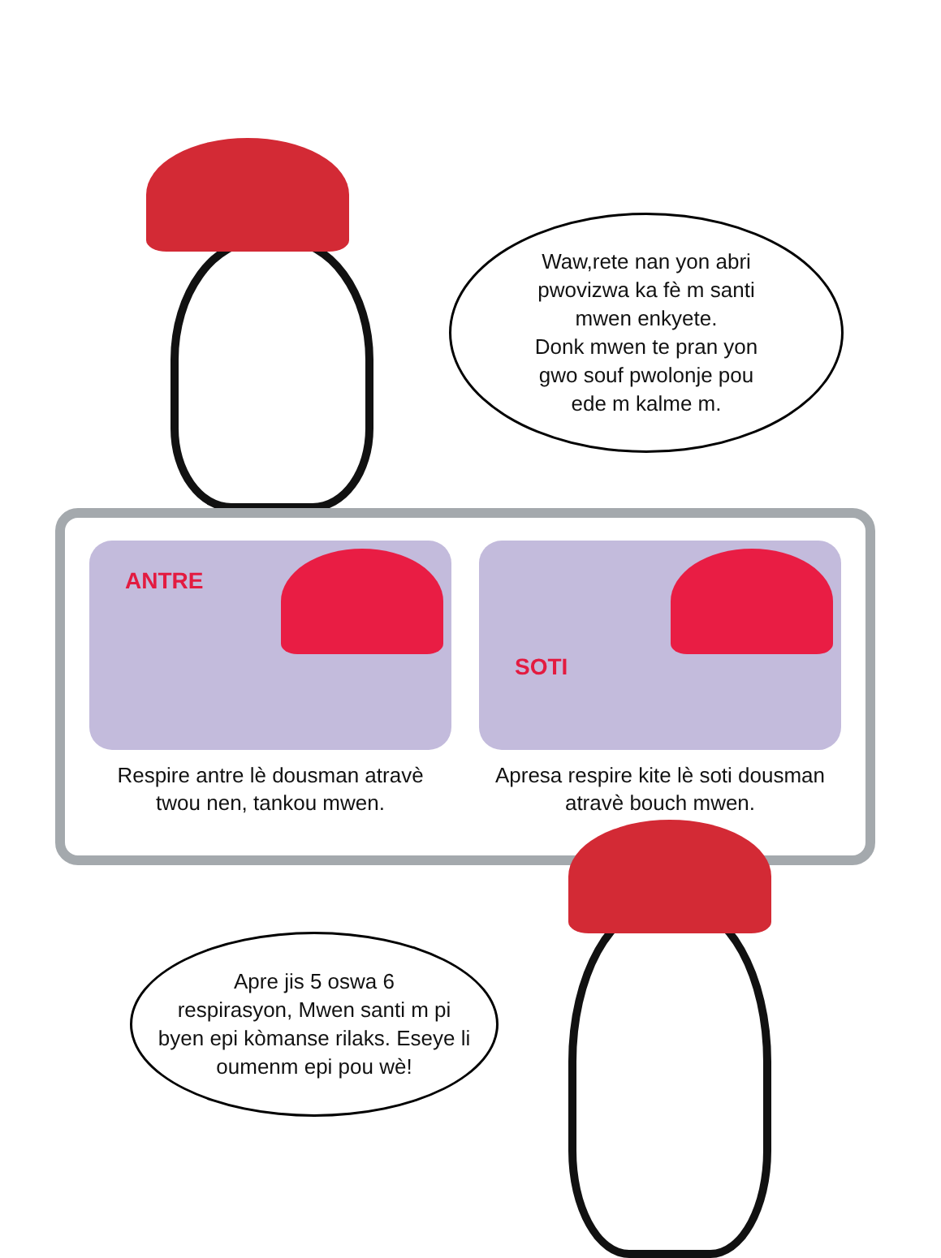Waw,rete nan yon abri
pwovizwa ka fè m santi
mwen enkyete.
Donk mwen te pran yon
gwo souf pwolonje pou
ede m kalme m.
ANTRE
Respire antre lè dousman atravè
twou nen, tankou mwen.
SOTI
Apresa respire kite lè soti dousman
atravè bouch mwen.
Apre jis 5 oswa 6
respirasyon, Mwen santi m pi
byen epi kòmanse rilaks. Eseye li
oumenm epi pou wè!